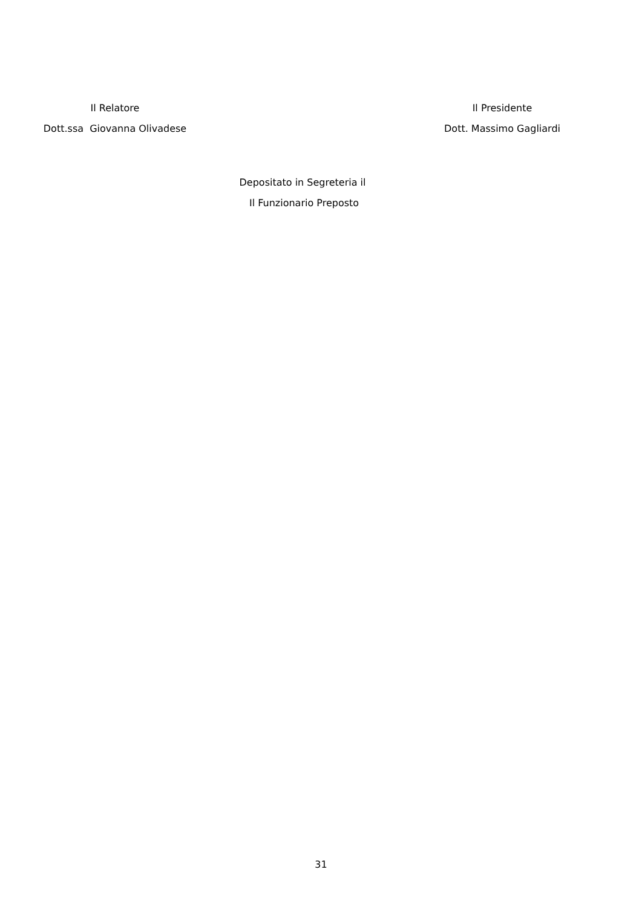Il Relatore
Dott.ssa Giovanna Olivadese
Il Presidente
Dott. Massimo Gagliardi
Depositato in Segreteria il
Il Funzionario Preposto
31